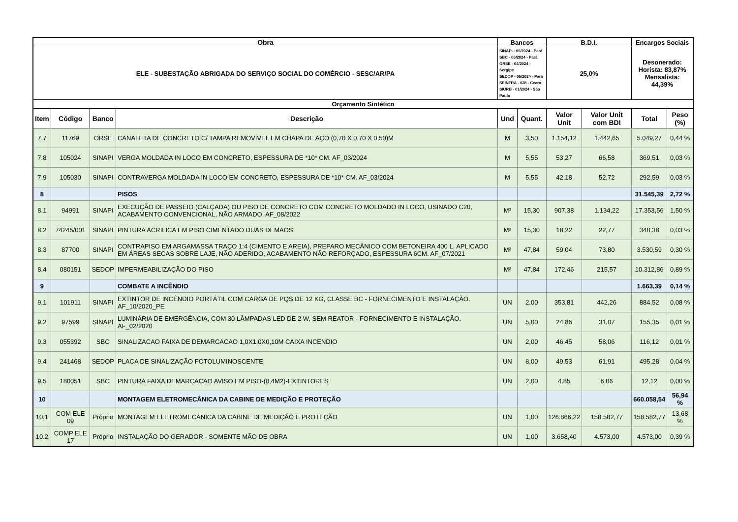| Obra | | | | Bancos | | B.D.I. | | Encargos Sociais | |
| --- | --- | --- | --- | --- | --- | --- | --- | --- | --- |
| ELE - SUBESTAÇÃO ABRIGADA DO SERVIÇO SOCIAL DO COMÉRCIO - SESC/AR/PA | | | | SINAPI - 05/2024 - Pará SBC - 06/2024 - Pará ORSE - 04/2024 - Sergipe SEDOP - 05/2024 - Pará SEINFRA - 028 - Ceará SIURB - 01/2024 - São Paulo | | 25,0% | | Desonerado: Horista: 83,87% Mensalista: 44,39% | |
| Orçamento Sintético | | | | | | | | | |
| Item | Código | Banco | Descrição | Und | Quant. | Valor Unit | Valor Unit com BDI | Total | Peso (%) |
| 7.7 | 11769 | ORSE | CANALETA DE CONCRETO C/ TAMPA REMOVÍVEL EM CHAPA DE AÇO (0,70 X 0,70 X 0,50)M | M | 3,50 | 1.154,12 | 1.442,65 | 5.049,27 | 0,44 % |
| 7.8 | 105024 | SINAPI | VERGA MOLDADA IN LOCO EM CONCRETO, ESPESSURA DE *10* CM. AF_03/2024 | M | 5,55 | 53,27 | 66,58 | 369,51 | 0,03 % |
| 7.9 | 105030 | SINAPI | CONTRAVERGA MOLDADA IN LOCO EM CONCRETO, ESPESSURA DE *10* CM. AF_03/2024 | M | 5,55 | 42,18 | 52,72 | 292,59 | 0,03 % |
| 8 | | | PISOS | | | | | 31.545,39 | 2,72 % |
| 8.1 | 94991 | SINAPI | EXECUÇÃO DE PASSEIO (CALÇADA) OU PISO DE CONCRETO COM CONCRETO MOLDADO IN LOCO, USINADO C20, ACABAMENTO CONVENCIONAL, NÃO ARMADO. AF_08/2022 | M³ | 15,30 | 907,38 | 1.134,22 | 17.353,56 | 1,50 % |
| 8.2 | 74245/001 | SINAPI | PINTURA ACRILICA EM PISO CIMENTADO DUAS DEMAOS | M² | 15,30 | 18,22 | 22,77 | 348,38 | 0,03 % |
| 8.3 | 87700 | SINAPI | CONTRAPISO EM ARGAMASSA TRAÇO 1:4 (CIMENTO E AREIA), PREPARO MECÂNICO COM BETONEIRA 400 L, APLICADO EM ÁREAS SECAS SOBRE LAJE, NÃO ADERIDO, ACABAMENTO NÃO REFORÇADO, ESPESSURA 6CM. AF_07/2021 | M² | 47,84 | 59,04 | 73,80 | 3.530,59 | 0,30 % |
| 8.4 | 080151 | SEDOP | IMPERMEABILIZAÇÃO DO PISO | M² | 47,84 | 172,46 | 215,57 | 10.312,86 | 0,89 % |
| 9 | | | COMBATE A INCÊNDIO | | | | | 1.663,39 | 0,14 % |
| 9.1 | 101911 | SINAPI | EXTINTOR DE INCÊNDIO PORTÁTIL COM CARGA DE PQS DE 12 KG, CLASSE BC - FORNECIMENTO E INSTALAÇÃO. AF_10/2020_PE | UN | 2,00 | 353,81 | 442,26 | 884,52 | 0,08 % |
| 9.2 | 97599 | SINAPI | LUMINÁRIA DE EMERGÊNCIA, COM 30 LÂMPADAS LED DE 2 W, SEM REATOR - FORNECIMENTO E INSTALAÇÃO. AF_02/2020 | UN | 5,00 | 24,86 | 31,07 | 155,35 | 0,01 % |
| 9.3 | 055392 | SBC | SINALIZACAO FAIXA DE DEMARCACAO 1,0X1,0X0,10M CAIXA INCENDIO | UN | 2,00 | 46,45 | 58,06 | 116,12 | 0,01 % |
| 9.4 | 241468 | SEDOP | PLACA DE SINALIZAÇÃO FOTOLUMINOSCENTE | UN | 8,00 | 49,53 | 61,91 | 495,28 | 0,04 % |
| 9.5 | 180051 | SBC | PINTURA FAIXA DEMARCACAO AVISO EM PISO-(0,4M2)-EXTINTORES | UN | 2,00 | 4,85 | 6,06 | 12,12 | 0,00 % |
| 10 | | | MONTAGEM ELETROMECÂNICA DA CABINE DE MEDIÇÃO E PROTEÇÃO | | | | | 660.058,54 | 56,94 % |
| 10.1 | COM ELE 09 | Próprio | MONTAGEM ELETROMECÂNICA DA CABINE DE MEDIÇÃO E PROTEÇÃO | UN | 1,00 | 126.866,22 | 158.582,77 | 158.582,77 | 13,68 % |
| 10.2 | COMP ELE 17 | Próprio | INSTALAÇÃO DO GERADOR - SOMENTE MÃO DE OBRA | UN | 1,00 | 3.658,40 | 4.573,00 | 4.573,00 | 0,39 % |